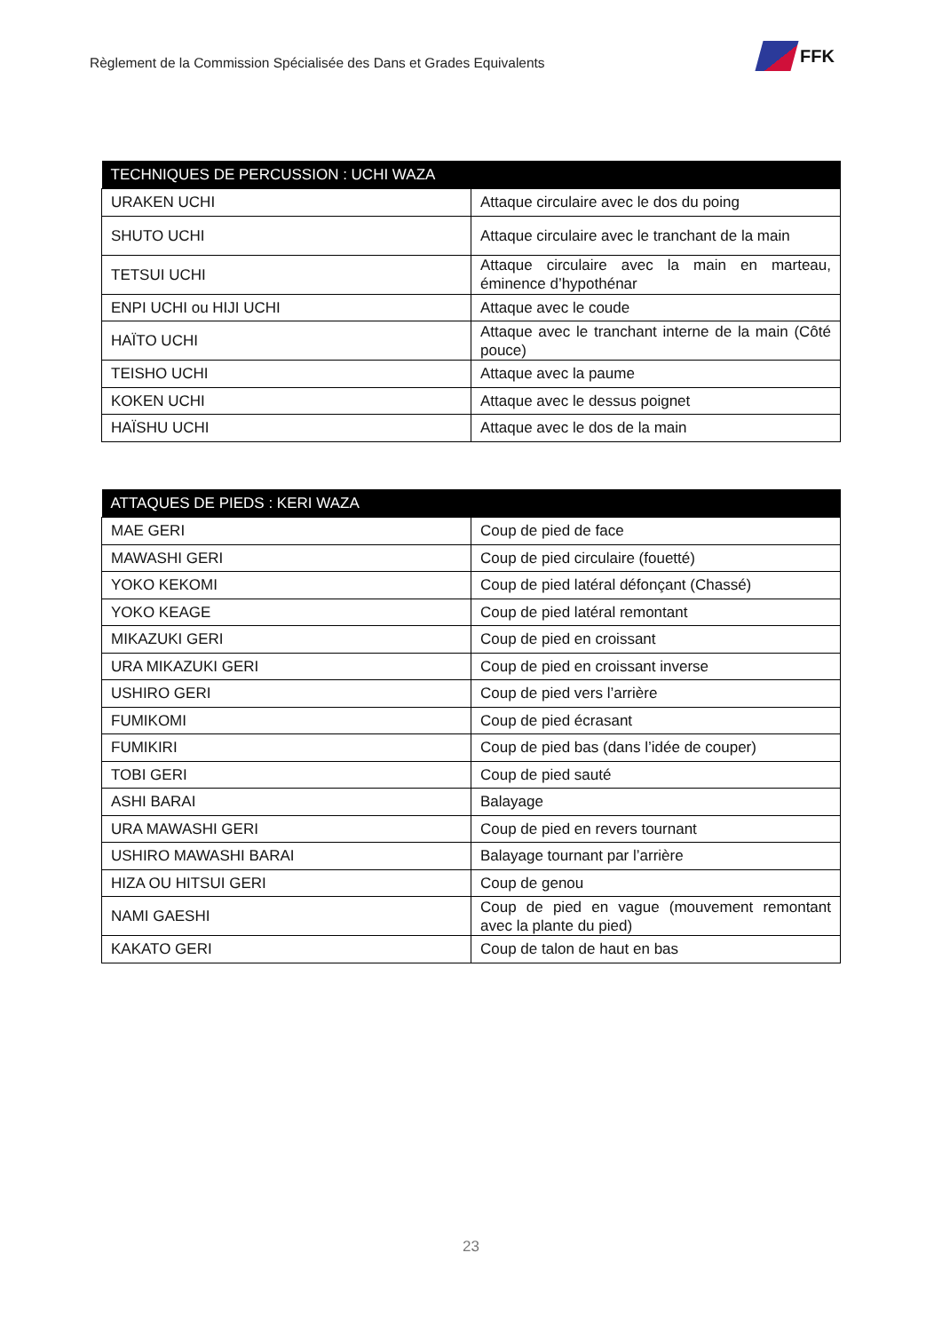Règlement de la Commission Spécialisée des Dans et Grades Equivalents
FFK
| TECHNIQUES DE PERCUSSION : UCHI WAZA | |
| --- | --- |
| URAKEN UCHI | Attaque circulaire avec le dos du poing |
| SHUTO UCHI | Attaque circulaire avec le tranchant de la main |
| TETSUI UCHI | Attaque circulaire avec la main en marteau, éminence d’hypothénar |
| ENPI UCHI ou HIJI UCHI | Attaque avec le coude |
| HAÏTO UCHI | Attaque avec le tranchant interne de la main (Côté pouce) |
| TEISHO UCHI | Attaque avec la paume |
| KOKEN UCHI | Attaque avec le dessus poignet |
| HAÏSHU UCHI | Attaque avec le dos de la main |
| ATTAQUES DE PIEDS : KERI WAZA | |
| --- | --- |
| MAE GERI | Coup de pied de face |
| MAWASHI GERI | Coup de pied circulaire (fouetté) |
| YOKO KEKOMI | Coup de pied latéral défonçant (Chassé) |
| YOKO KEAGE | Coup de pied latéral remontant |
| MIKAZUKI GERI | Coup de pied en croissant |
| URA MIKAZUKI GERI | Coup de pied en croissant inverse |
| USHIRO GERI | Coup de pied vers l’arrière |
| FUMIKOMI | Coup de pied écrasant |
| FUMIKIRI | Coup de pied bas (dans l’idée de couper) |
| TOBI GERI | Coup de pied sauté |
| ASHI BARAI | Balayage |
| URA MAWASHI GERI | Coup de pied en revers tournant |
| USHIRO MAWASHI BARAI | Balayage tournant par l’arrière |
| HIZA OU HITSUI GERI | Coup de genou |
| NAMI GAESHI | Coup de pied en vague (mouvement remontant avec la plante du pied) |
| KAKATO GERI | Coup de talon de haut en bas |
23